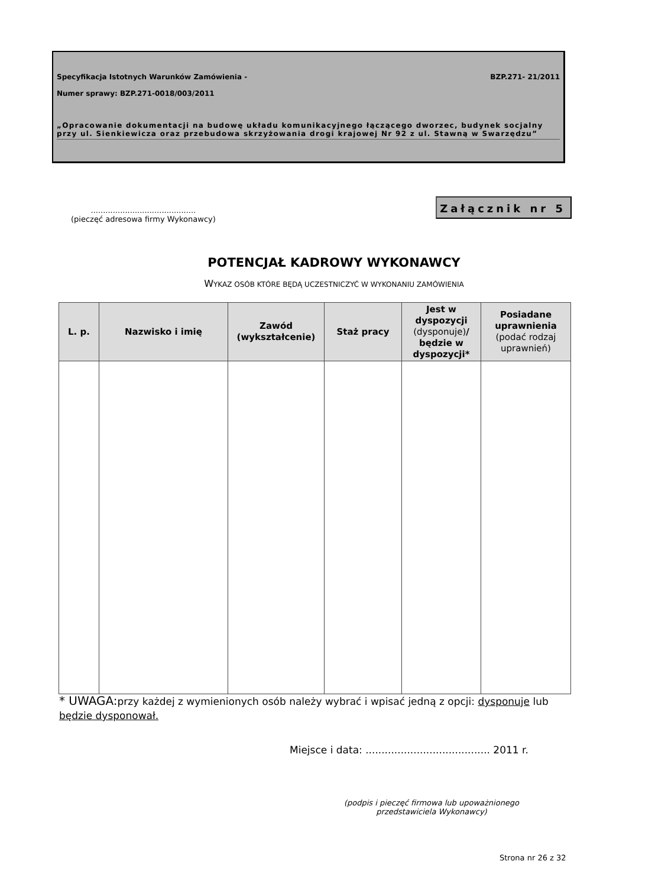Specyfikacja Istotnych Warunków Zamówienia - BZP.271- 21/2011
Numer sprawy: BZP.271-0018/003/2011
„Opracowanie dokumentacji na budowę układu komunikacyjnego łączącego dworzec, budynek socjalny przy ul. Sienkiewicza oraz przebudowa skrzyżowania drogi krajowej Nr 92 z ul. Stawną w Swarzędzu”
...........................................
(pieczęć adresowa firmy Wykonawcy)
Załącznik nr 5
POTENCJAŁ KADROWY WYKONAWCY
WYKAZ OSÓB KTÓRE BĘDĄ UCZESTNICZYĆ W WYKONANIU ZAMÓWIENIA
| L. p. | Nazwisko i imię | Zawód (wykształcenie) | Staż pracy | Jest w dyspozycji (dysponuje) / będzie w dyspozycji* | Posiadane uprawnienia (podać rodzaj uprawnień) |
| --- | --- | --- | --- | --- | --- |
* UWAGA: przy każdej z wymienionych osób należy wybrać i wpisać jedną z opcji: dysponuje lub będzie dysponował.
Miejsce i data: ....................................... 2011 r.
(podpis i pieczęć firmowa lub upoważnionego przedstawiciela Wykonawcy)
Strona nr 26 z 32